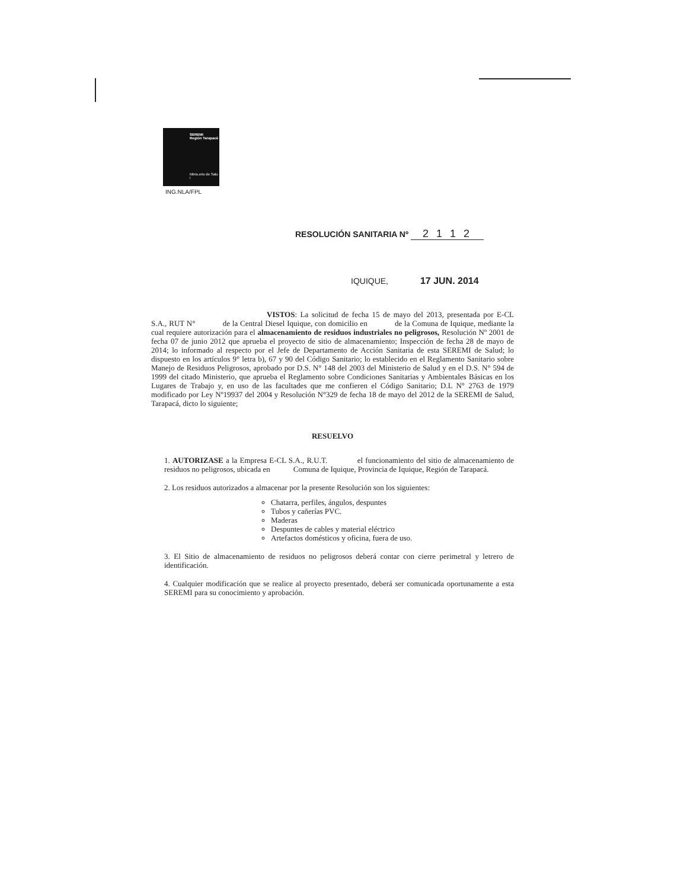SEREMI
Región Tarapacá
Minis.erio de Salu i
ING.NLA/FPL
RESOLUCIÓN SANITARIA Nº 2 1 1 2
IQUIQUE, 17 JUN. 2014
VISTOS: La solicitud de fecha 15 de mayo del 2013, presentada por E-CL S.A., RUT N° de la Central Diesel Iquique, con domicilio en de la Comuna de Iquique, mediante la cual requiere autorización para el almacenamiento de residuos industriales no peligrosos, Resolución Nº 2001 de fecha 07 de junio 2012 que aprueba el proyecto de sitio de almacenamiento; Inspección de fecha 28 de mayo de 2014; lo informado al respecto por el Jefe de Departamento de Acción Sanitaria de esta SEREMI de Salud; lo dispuesto en los artículos 9° letra b), 67 y 90 del Código Sanitario; lo establecido en el Reglamento Sanitario sobre Manejo de Residuos Peligrosos, aprobado por D.S. N° 148 del 2003 del Ministerio de Salud y en el D.S. N° 594 de 1999 del citado Ministerio, que aprueba el Reglamento sobre Condiciones Sanitarias y Ambientales Básicas en los Lugares de Trabajo y, en uso de las facultades que me confieren el Código Sanitario; D.L N° 2763 de 1979 modificado por Ley Nº19937 del 2004 y Resolución N°329 de fecha 18 de mayo del 2012 de la SEREMI de Salud, Tarapacá, dicto lo siguiente;
RESUELVO
1. AUTORIZASE a la Empresa E-CL S.A., R.U.T. el funcionamiento del sitio de almacenamiento de residuos no peligrosos, ubicada en Comuna de Iquique, Provincia de Iquique, Región de Tarapacá.
2. Los residuos autorizados a almacenar por la presente Resolución son los siguientes:
Chatarra, perfiles, ángulos, despuntes
Tubos y cañerías PVC.
Maderas
Despuntes de cables y material eléctrico
Artefactos domésticos y oficina, fuera de uso.
3. El Sitio de almacenamiento de residuos no peligrosos deberá contar con cierre perimetral y letrero de identificación.
4. Cualquier modificación que se realice al proyecto presentado, deberá ser comunicada oportunamente a esta SEREMI para su conocimiento y aprobación.